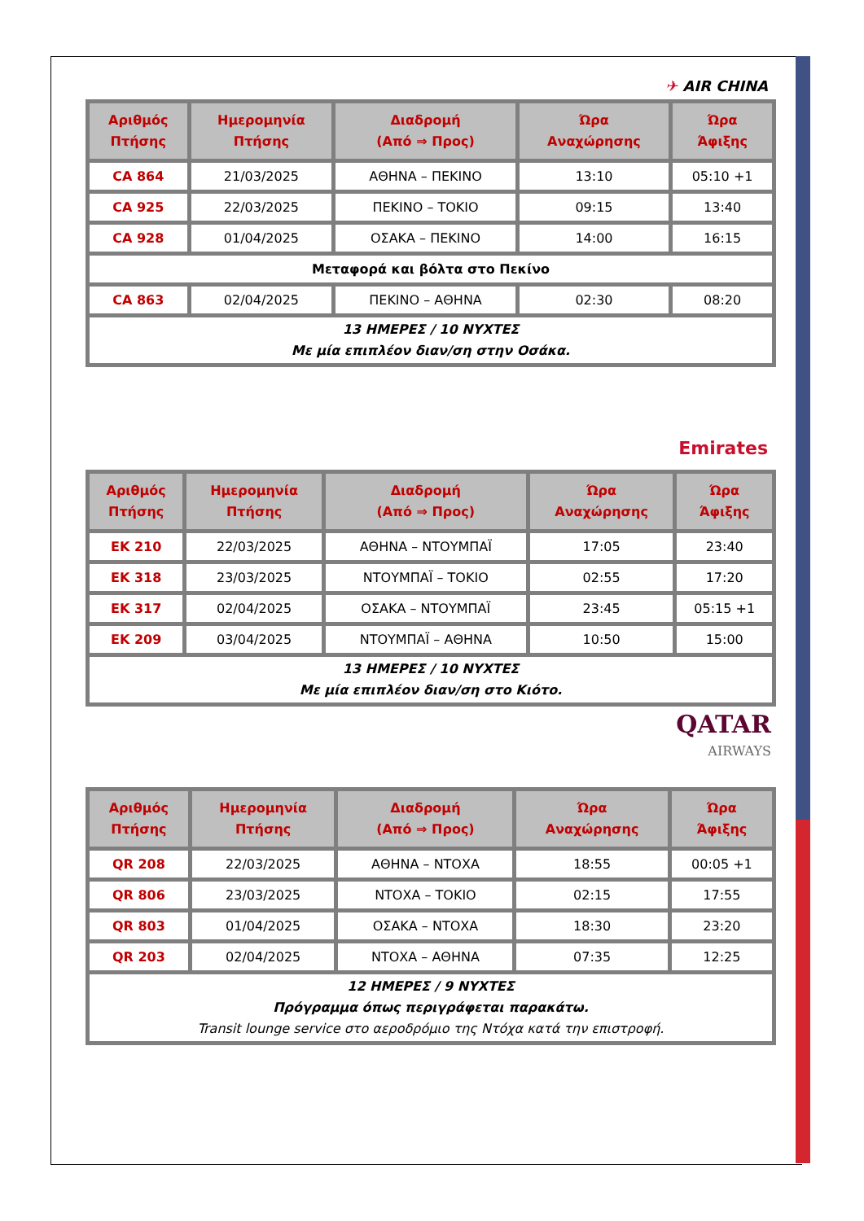✈ AIR CHINA
| Αριθμός Πτήσης | Ημερομηνία Πτήσης | Διαδρομή (Από ⇒ Προς) | Ώρα Αναχώρησης | Ώρα Άφιξης |
| --- | --- | --- | --- | --- |
| CA 864 | 21/03/2025 | ΑΘΗΝΑ – ΠΕΚΙΝΟ | 13:10 | 05:10 +1 |
| CA 925 | 22/03/2025 | ΠΕΚΙΝΟ – ΤΟΚΙΟ | 09:15 | 13:40 |
| CA 928 | 01/04/2025 | ΟΣΑΚΑ – ΠΕΚΙΝΟ | 14:00 | 16:15 |
| Μεταφορά και βόλτα στο Πεκίνο | | | | |
| CA 863 | 02/04/2025 | ΠΕΚΙΝΟ – ΑΘΗΝΑ | 02:30 | 08:20 |
| 13 ΗΜΕΡΕΣ / 10 ΝΥΧΤΕΣ Με μία επιπλέον διαν/ση στην Οσάκα. | | | | |
Emirates
| Αριθμός Πτήσης | Ημερομηνία Πτήσης | Διαδρομή (Από ⇒ Προς) | Ώρα Αναχώρησης | Ώρα Άφιξης |
| --- | --- | --- | --- | --- |
| EK 210 | 22/03/2025 | ΑΘΗΝΑ – ΝΤΟΥΜΠΑΪ | 17:05 | 23:40 |
| EK 318 | 23/03/2025 | ΝΤΟΥΜΠΑΪ – ΤΟΚΙΟ | 02:55 | 17:20 |
| EK 317 | 02/04/2025 | ΟΣΑΚΑ – ΝΤΟΥΜΠΑΪ | 23:45 | 05:15 +1 |
| EK 209 | 03/04/2025 | ΝΤΟΥΜΠΑΪ – ΑΘΗΝΑ | 10:50 | 15:00 |
| 13 ΗΜΕΡΕΣ / 10 ΝΥΧΤΕΣ Με μία επιπλέον διαν/ση στο Κιότο. | | | | |
QATAR
AIRWAYS
| Αριθμός Πτήσης | Ημερομηνία Πτήσης | Διαδρομή (Από ⇒ Προς) | Ώρα Αναχώρησης | Ώρα Άφιξης |
| --- | --- | --- | --- | --- |
| QR 208 | 22/03/2025 | ΑΘΗΝΑ – ΝΤΟΧΑ | 18:55 | 00:05 +1 |
| QR 806 | 23/03/2025 | ΝΤΟΧΑ – ΤΟΚΙΟ | 02:15 | 17:55 |
| QR 803 | 01/04/2025 | ΟΣΑΚΑ – ΝΤΟΧΑ | 18:30 | 23:20 |
| QR 203 | 02/04/2025 | ΝΤΟΧΑ – ΑΘΗΝΑ | 07:35 | 12:25 |
| 12 ΗΜΕΡΕΣ / 9 ΝΥΧΤΕΣ Πρόγραμμα όπως περιγράφεται παρακάτω. Transit lounge service στο αεροδρόμιο της Ντόχα κατά την επιστροφή. | | | | |